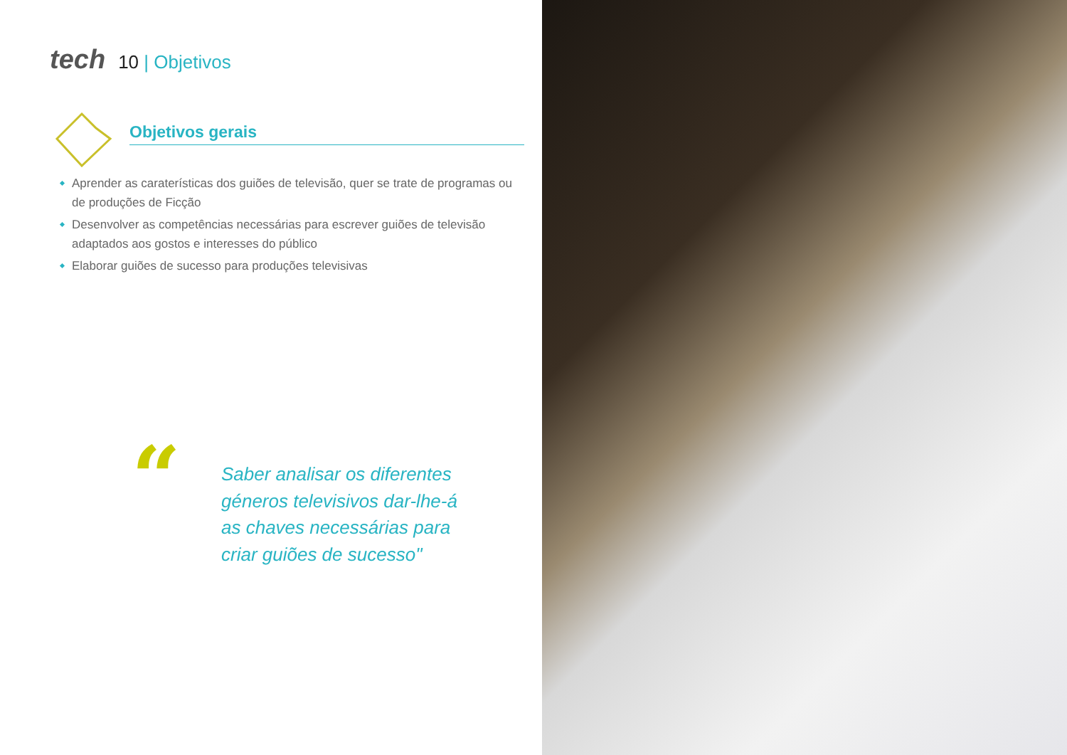tech 10 | Objetivos
Objetivos gerais
Aprender as caraterísticas dos guiões de televisão, quer se trate de programas ou de produções de Ficção
Desenvolver as competências necessárias para escrever guiões de televisão adaptados aos gostos e interesses do público
Elaborar guiões de sucesso para produções televisivas
“
Saber analisar os diferentes géneros televisivos dar-lhe-á as chaves necessárias para criar guiões de sucesso"